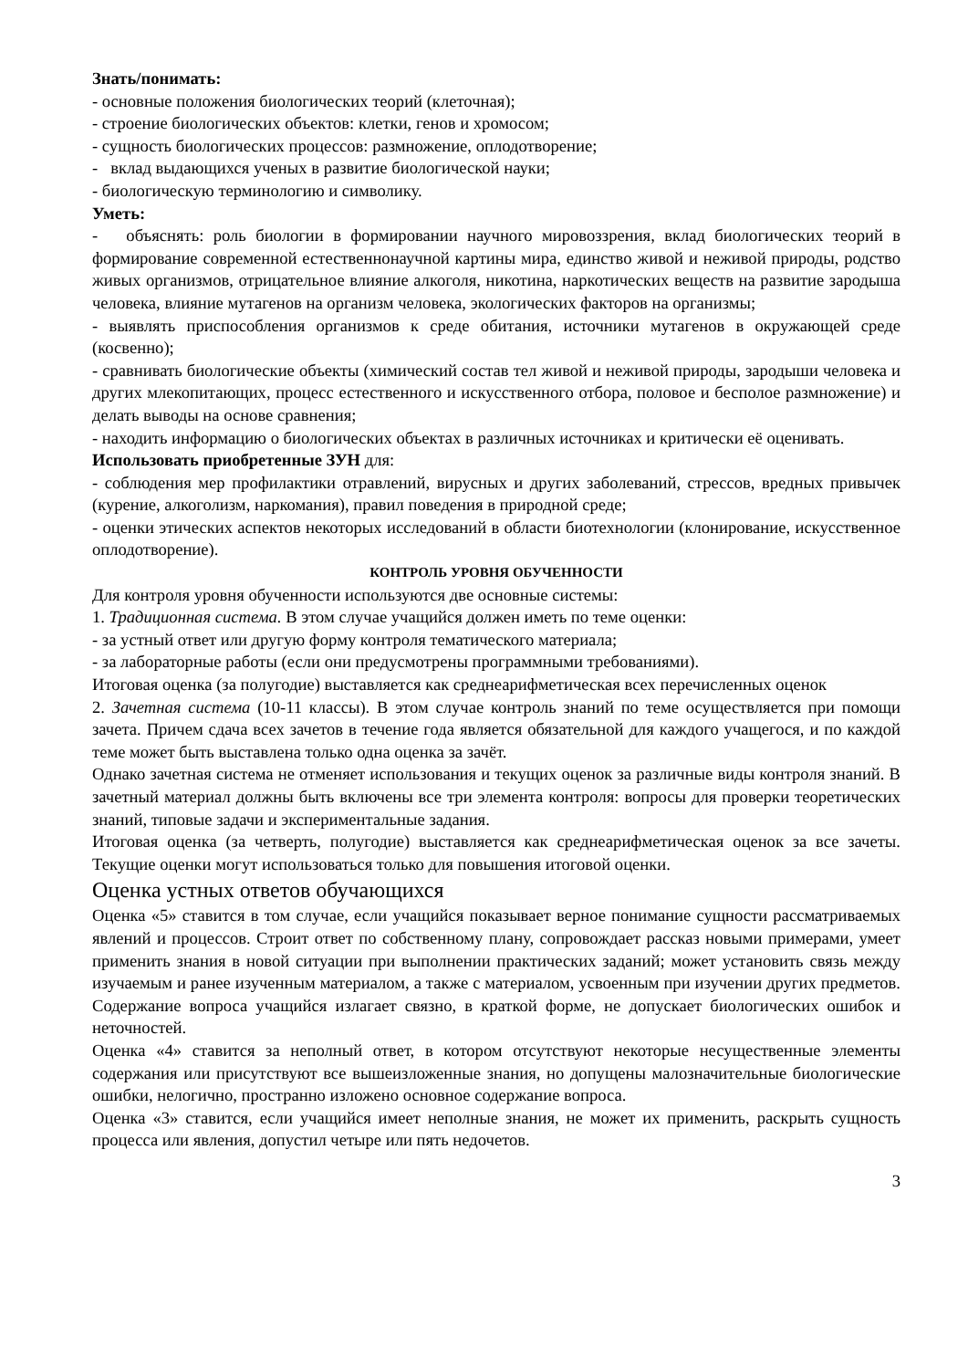Знать/понимать:
- основные положения биологических теорий (клеточная);
- строение биологических объектов: клетки, генов и хромосом;
- сущность биологических процессов: размножение, оплодотворение;
- вклад выдающихся ученых в развитие биологической науки;
- биологическую терминологию и символику.
Уметь:
- объяснять: роль биологии в формировании научного мировоззрения, вклад биологических теорий в формирование современной естественнонаучной картины мира, единство живой и неживой природы, родство живых организмов, отрицательное влияние алкоголя, никотина, наркотических веществ на развитие зародыша человека, влияние мутагенов на организм человека, экологических факторов на организмы;
- выявлять приспособления организмов к среде обитания, источники мутагенов в окружающей среде (косвенно);
- сравнивать биологические объекты (химический состав тел живой и неживой природы, зародыши человека и других млекопитающих, процесс естественного и искусственного отбора, половое и бесполое размножение) и делать выводы на основе сравнения;
- находить информацию о биологических объектах в различных источниках и критически её оценивать.
Использовать приобретенные ЗУН для:
- соблюдения мер профилактики отравлений, вирусных и других заболеваний, стрессов, вредных привычек (курение, алкоголизм, наркомания), правил поведения в природной среде;
- оценки этических аспектов некоторых исследований в области биотехнологии (клонирование, искусственное оплодотворение).
КОНТРОЛЬ УРОВНЯ ОБУЧЕННОСТИ
Для контроля уровня обученности используются две основные системы:
1. Традиционная система. В этом случае учащийся должен иметь по теме оценки:
- за устный ответ или другую форму контроля тематического материала;
- за лабораторные работы (если они предусмотрены программными требованиями).
Итоговая оценка (за полугодие) выставляется как среднеарифметическая всех перечисленных оценок
2. Зачетная система (10-11 классы). В этом случае контроль знаний по теме осуществляется при помощи зачета. Причем сдача всех зачетов в течение года является обязательной для каждого учащегося, и по каждой теме может быть выставлена только одна оценка за зачёт.
Однако зачетная система не отменяет использования и текущих оценок за различные виды контроля знаний. В зачетный материал должны быть включены все три элемента контроля: вопросы для проверки теоретических знаний, типовые задачи и экспериментальные задания.
Итоговая оценка (за четверть, полугодие) выставляется как среднеарифметическая оценок за все зачеты. Текущие оценки могут использоваться только для повышения итоговой оценки.
Оценка устных ответов обучающихся
Оценка «5» ставится в том случае, если учащийся показывает верное понимание сущности рассматриваемых явлений и процессов. Строит ответ по собственному плану, сопровождает рассказ новыми примерами, умеет применить знания в новой ситуации при выполнении практических заданий; может установить связь между изучаемым и ранее изученным материалом, а также с материалом, усвоенным при изучении других предметов. Содержание вопроса учащийся излагает связно, в краткой форме, не допускает биологических ошибок и неточностей.
Оценка «4» ставится за неполный ответ, в котором отсутствуют некоторые несущественные элементы содержания или присутствуют все вышеизложенные знания, но допущены малозначительные биологические ошибки, нелогично, пространно изложено основное содержание вопроса.
Оценка «3» ставится, если учащийся имеет неполные знания, не может их применить, раскрыть сущность процесса или явления, допустил четыре или пять недочетов.
3